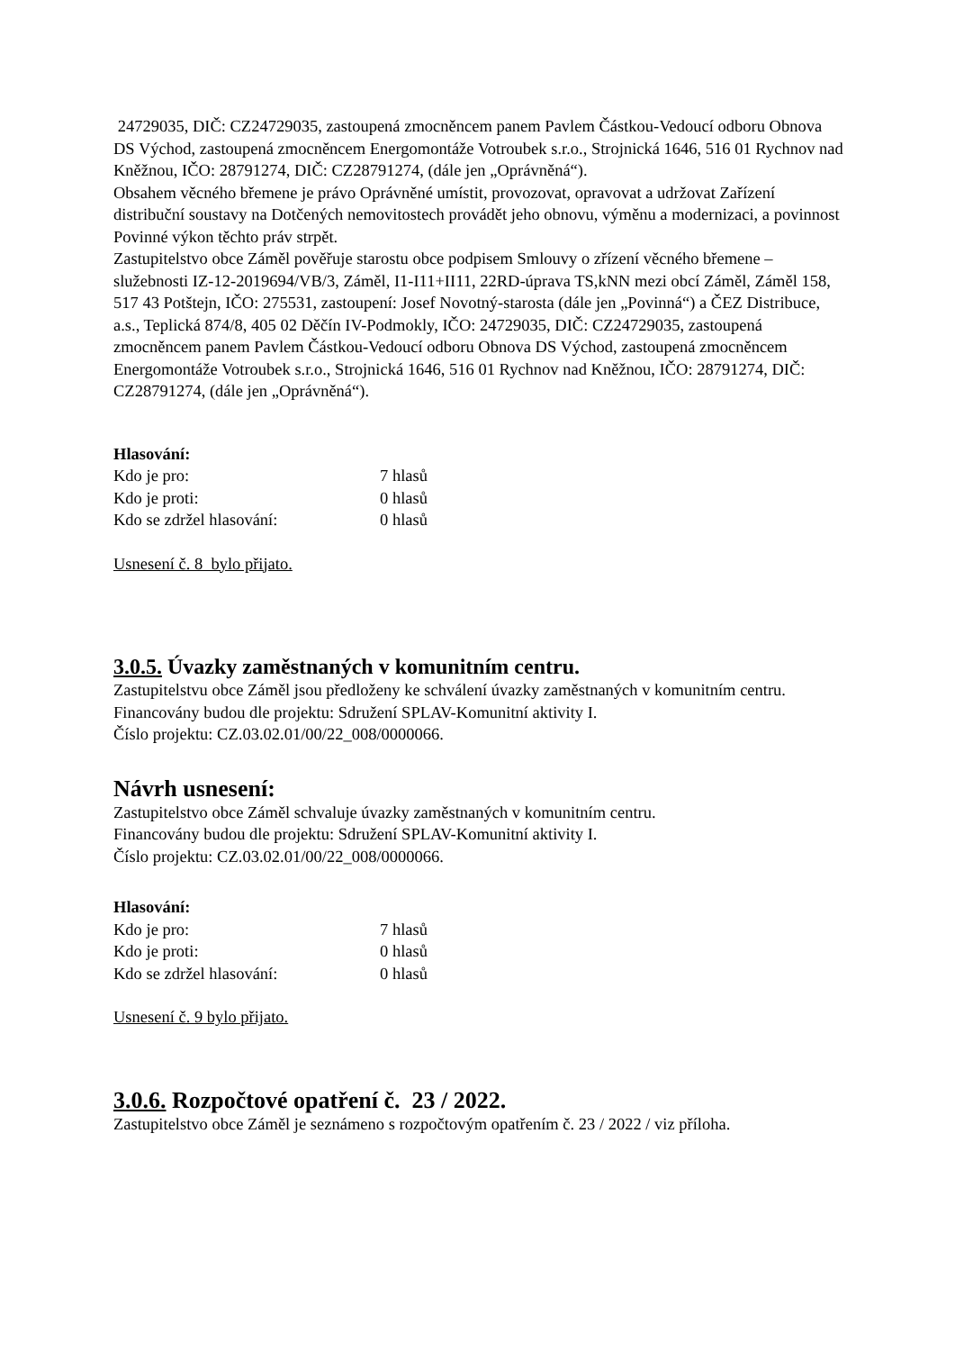24729035, DIČ: CZ24729035, zastoupená zmocněncem panem Pavlem Částkou-Vedoucí odboru Obnova DS Východ, zastoupená zmocněncem Energomontáže Votroubek s.r.o., Strojnická 1646, 516 01 Rychnov nad Kněžnou, IČO: 28791274, DIČ: CZ28791274, (dále jen „Oprávněná“).
Obsahem věcného břemene je právo Oprávněné umístit, provozovat, opravovat a udržovat Zařízení distribuční soustavy na Dotčených nemovitostech provádět jeho obnovu, výměnu a modernizaci, a povinnost Povinné výkon těchto práv strpět.
Zastupitelstvo obce Záměl pověřuje starostu obce podpisem Smlouvy o zřízení věcného břemene – služebnosti IZ-12-2019694/VB/3, Záměl, I1-I11+II11, 22RD-úprava TS,kNN mezi obcí Záměl, Záměl 158, 517 43 Potštejn, IČO: 275531, zastoupení: Josef Novotný-starosta (dále jen „Povinná“) a ČEZ Distribuce, a.s., Teplická 874/8, 405 02 Děčín IV-Podmokly, IČO: 24729035, DIČ: CZ24729035, zastoupená zmocněncem panem Pavlem Částkou-Vedoucí odboru Obnova DS Východ, zastoupená zmocněncem Energomontáže Votroubek s.r.o., Strojnická 1646, 516 01 Rychnov nad Kněžnou, IČO: 28791274, DIČ: CZ28791274, (dále jen „Oprávněná“).
Hlasování:
| Kdo je pro: | 7 hlasů |
| Kdo je proti: | 0 hlasů |
| Kdo se zdržel hlasování: | 0 hlasů |
Usnesení č. 8 bylo přijato.
3.0.5. Úvazky zaměstnaných v komunitním centru.
Zastupitelstvu obce Záměl jsou předloženy ke schválení úvazky zaměstnaných v komunitním centru. Financovány budou dle projektu: Sdružení SPLAV-Komunitní aktivity I.
Číslo projektu: CZ.03.02.01/00/22_008/0000066.
Návrh usnesení:
Zastupitelstvo obce Záměl schvaluje úvazky zaměstnaných v komunitním centru.
Financovány budou dle projektu: Sdružení SPLAV-Komunitní aktivity I.
Číslo projektu: CZ.03.02.01/00/22_008/0000066.
Hlasování:
| Kdo je pro: | 7 hlasů |
| Kdo je proti: | 0 hlasů |
| Kdo se zdržel hlasování: | 0 hlasů |
Usnesení č. 9 bylo přijato.
3.0.6. Rozpočtové opatření č. 23 / 2022.
Zastupitelstvo obce Záměl je seznámeno s rozpočtovým opatřením č. 23 / 2022 / viz příloha.